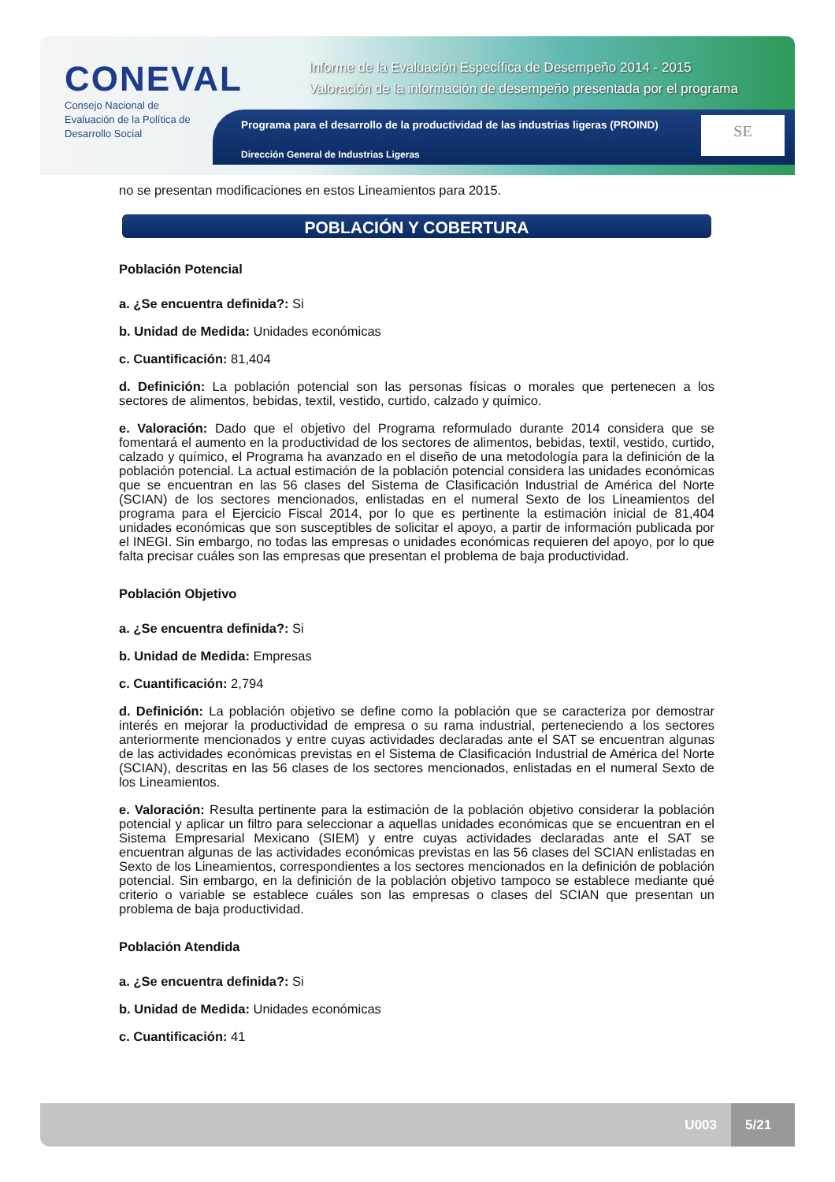CONEVAL
Consejo Nacional de Evaluación de la Política de Desarrollo Social
Informe de la Evaluación Específica de Desempeño 2014 - 2015
Valoración de la información de desempeño presentada por el programa
Programa para el desarrollo de la productividad de las industrias ligeras (PROIND)
Dirección General de Industrias Ligeras
SE
no se presentan modificaciones en estos Lineamientos para 2015.
POBLACIÓN Y COBERTURA
Población Potencial
a. ¿Se encuentra definida?: Si
b. Unidad de Medida: Unidades económicas
c. Cuantificación: 81,404
d. Definición: La población potencial son las personas físicas o morales que pertenecen a los sectores de alimentos, bebidas, textil, vestido, curtido, calzado y químico.
e. Valoración: Dado que el objetivo del Programa reformulado durante 2014 considera que se fomentará el aumento en la productividad de los sectores de alimentos, bebidas, textil, vestido, curtido, calzado y químico, el Programa ha avanzado en el diseño de una metodología para la definición de la población potencial. La actual estimación de la población potencial considera las unidades económicas que se encuentran en las 56 clases del Sistema de Clasificación Industrial de América del Norte (SCIAN) de los sectores mencionados, enlistadas en el numeral Sexto de los Lineamientos del programa para el Ejercicio Fiscal 2014, por lo que es pertinente la estimación inicial de 81,404 unidades económicas que son susceptibles de solicitar el apoyo, a partir de información publicada por el INEGI. Sin embargo, no todas las empresas o unidades económicas requieren del apoyo, por lo que falta precisar cuáles son las empresas que presentan el problema de baja productividad.
Población Objetivo
a. ¿Se encuentra definida?: Si
b. Unidad de Medida: Empresas
c. Cuantificación: 2,794
d. Definición: La población objetivo se define como la población que se caracteriza por demostrar interés en mejorar la productividad de empresa o su rama industrial, perteneciendo a los sectores anteriormente mencionados y entre cuyas actividades declaradas ante el SAT se encuentran algunas de las actividades económicas previstas en el Sistema de Clasificación Industrial de América del Norte (SCIAN), descritas en las 56 clases de los sectores mencionados, enlistadas en el numeral Sexto de los Lineamientos.
e. Valoración: Resulta pertinente para la estimación de la población objetivo considerar la población potencial y aplicar un filtro para seleccionar a aquellas unidades económicas que se encuentran en el Sistema Empresarial Mexicano (SIEM) y entre cuyas actividades declaradas ante el SAT se encuentran algunas de las actividades económicas previstas en las 56 clases del SCIAN enlistadas en Sexto de los Lineamientos, correspondientes a los sectores mencionados en la definición de población potencial. Sin embargo, en la definición de la población objetivo tampoco se establece mediante qué criterio o variable se establece cuáles son las empresas o clases del SCIAN que presentan un problema de baja productividad.
Población Atendida
a. ¿Se encuentra definida?: Si
b. Unidad de Medida: Unidades económicas
c. Cuantificación: 41
U003 5/21